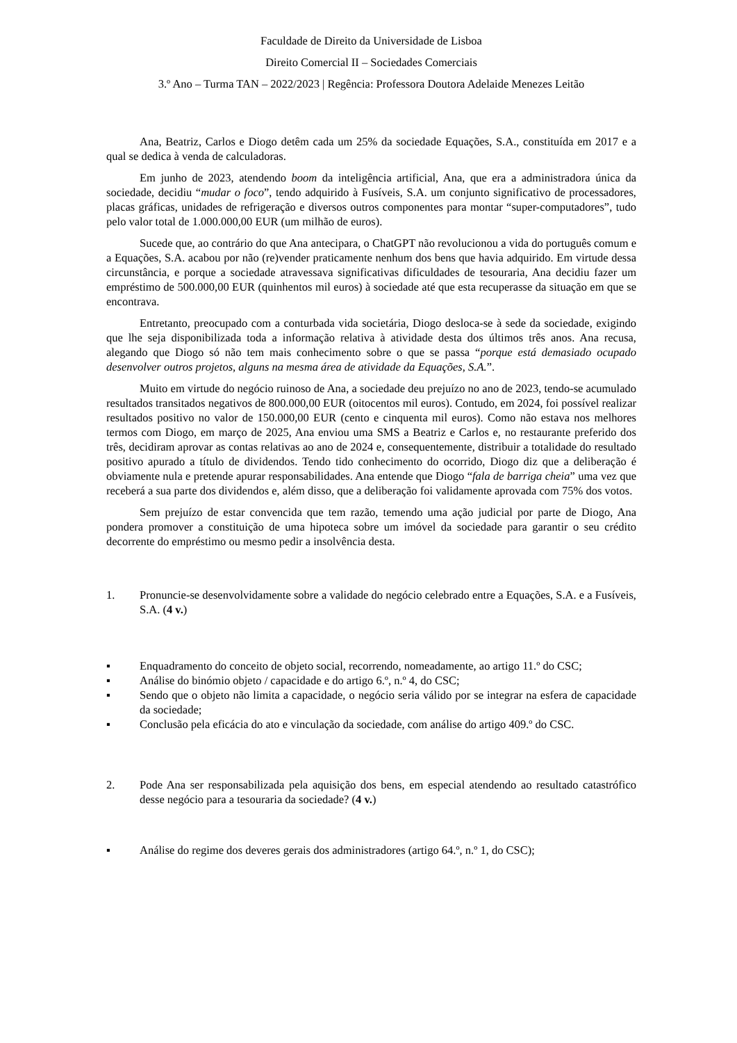Faculdade de Direito da Universidade de Lisboa
Direito Comercial II – Sociedades Comerciais
3.º Ano – Turma TAN – 2022/2023 | Regência: Professora Doutora Adelaide Menezes Leitão
Ana, Beatriz, Carlos e Diogo detêm cada um 25% da sociedade Equações, S.A., constituída em 2017 e a qual se dedica à venda de calculadoras.
Em junho de 2023, atendendo boom da inteligência artificial, Ana, que era a administradora única da sociedade, decidiu “mudar o foco”, tendo adquirido à Fusíveis, S.A. um conjunto significativo de processadores, placas gráficas, unidades de refrigeração e diversos outros componentes para montar “super-computadores”, tudo pelo valor total de 1.000.000,00 EUR (um milhão de euros).
Sucede que, ao contrário do que Ana antecipara, o ChatGPT não revolucionou a vida do português comum e a Equações, S.A. acabou por não (re)vender praticamente nenhum dos bens que havia adquirido. Em virtude dessa circunstância, e porque a sociedade atravessava significativas dificuldades de tesouraria, Ana decidiu fazer um empréstimo de 500.000,00 EUR (quinhentos mil euros) à sociedade até que esta recuperasse da situação em que se encontrava.
Entretanto, preocupado com a conturbada vida societária, Diogo desloca-se à sede da sociedade, exigindo que lhe seja disponibilizada toda a informação relativa à atividade desta dos últimos três anos. Ana recusa, alegando que Diogo só não tem mais conhecimento sobre o que se passa “porque está demasiado ocupado desenvolver outros projetos, alguns na mesma área de atividade da Equações, S.A.”.
Muito em virtude do negócio ruinoso de Ana, a sociedade deu prejuízo no ano de 2023, tendo-se acumulado resultados transitados negativos de 800.000,00 EUR (oitocentos mil euros). Contudo, em 2024, foi possível realizar resultados positivo no valor de 150.000,00 EUR (cento e cinquenta mil euros). Como não estava nos melhores termos com Diogo, em março de 2025, Ana enviou uma SMS a Beatriz e Carlos e, no restaurante preferido dos três, decidiram aprovar as contas relativas ao ano de 2024 e, consequentemente, distribuir a totalidade do resultado positivo apurado a título de dividendos. Tendo tido conhecimento do ocorrido, Diogo diz que a deliberação é obviamente nula e pretende apurar responsabilidades. Ana entende que Diogo “fala de barriga cheia” uma vez que receberá a sua parte dos dividendos e, além disso, que a deliberação foi validamente aprovada com 75% dos votos.
Sem prejuízo de estar convencida que tem razão, temendo uma ação judicial por parte de Diogo, Ana pondera promover a constituição de uma hipoteca sobre um imóvel da sociedade para garantir o seu crédito decorrente do empréstimo ou mesmo pedir a insolvência desta.
1. Pronuncie-se desenvolvidamente sobre a validade do negócio celebrado entre a Equações, S.A. e a Fusíveis, S.A. (4 v.)
▪ Enquadramento do conceito de objeto social, recorrendo, nomeadamente, ao artigo 11.º do CSC;
▪ Análise do binómio objeto / capacidade e do artigo 6.º, n.º 4, do CSC;
▪ Sendo que o objeto não limita a capacidade, o negócio seria válido por se integrar na esfera de capacidade da sociedade;
▪ Conclusão pela eficácia do ato e vinculação da sociedade, com análise do artigo 409.º do CSC.
2. Pode Ana ser responsabilizada pela aquisição dos bens, em especial atendendo ao resultado catastrófico desse negócio para a tesouraria da sociedade? (4 v.)
▪ Análise do regime dos deveres gerais dos administradores (artigo 64.º, n.º 1, do CSC);